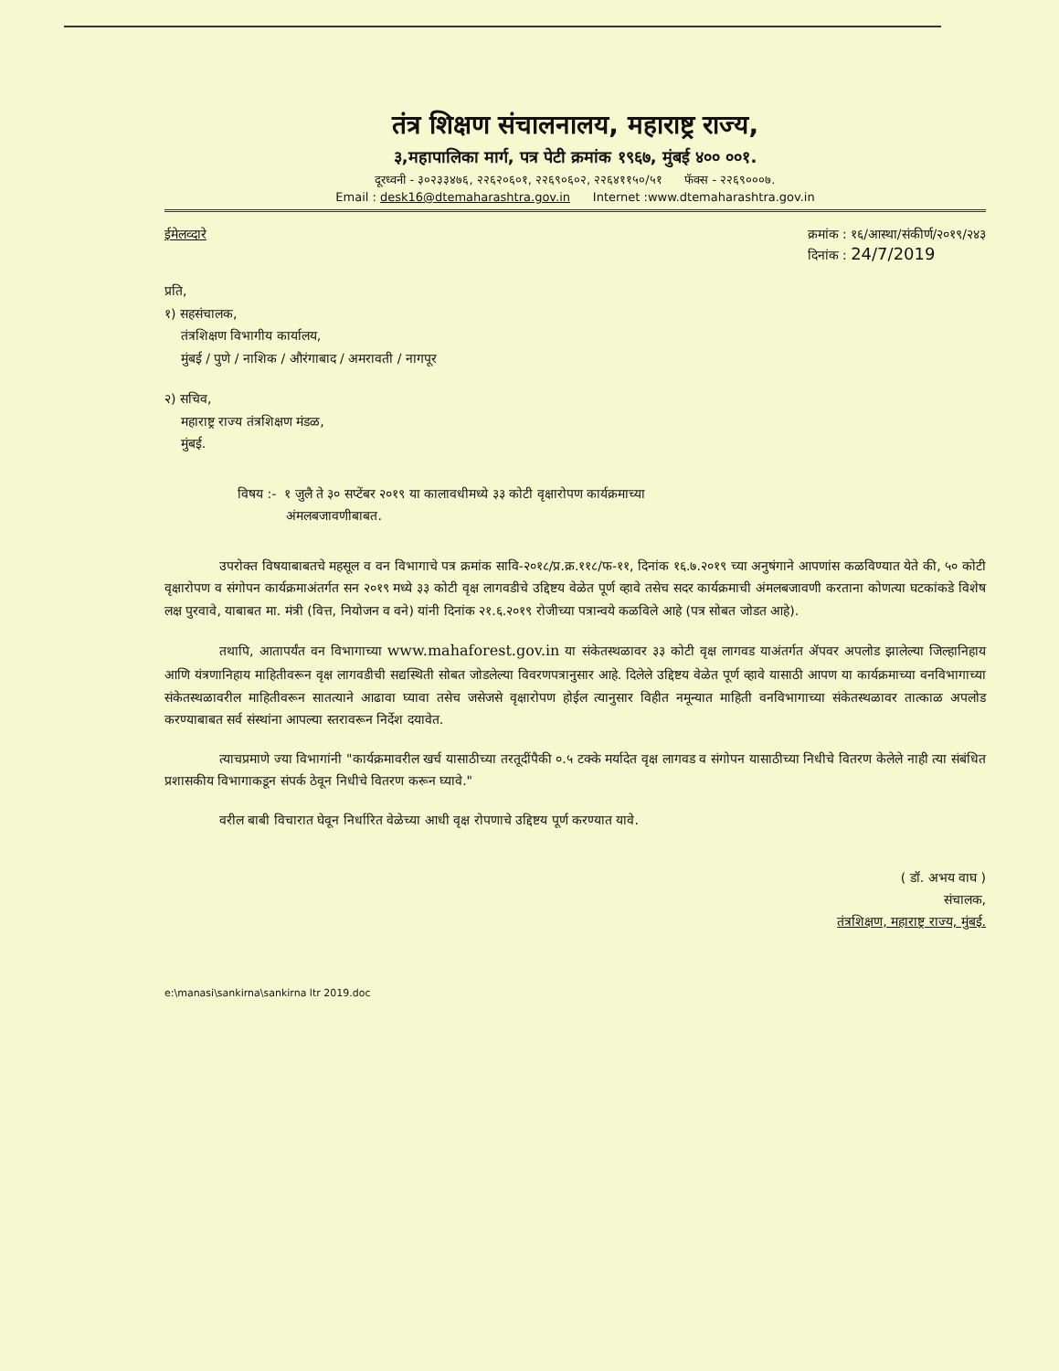तंत्र शिक्षण संचालनालय, महाराष्ट्र राज्य,
३,महापालिका मार्ग, पत्र पेटी क्रमांक १९६७, मुंबई ४०० ००१.
दूरध्वनी - ३०२३३४७६, २२६२०६०१, २२६९०६०२, २२६४११५०/५१ फॅक्स - २२६९०००७.
Email : desk16@dtemaharashtra.gov.in Internet :www.dtemaharashtra.gov.in
ईमेलव्दारे क्रमांक : १६/आस्था/संकीर्ण/२०१९/२४३
दिनांक : 24/7/2019
प्रति,
१) सहसंचालक,
तंत्रशिक्षण विभागीय कार्यालय,
मुंबई / पुणे / नाशिक / औरंगाबाद / अमरावती / नागपूर
२) सचिव,
महाराष्ट्र राज्य तंत्रशिक्षण मंडळ,
मुंबई.
विषय :- १ जुलै ते ३० सप्टेंबर २०१९ या कालावधीमध्ये ३३ कोटी वृक्षारोपण कार्यक्रमाच्या
अंमलबजावणीबाबत.
उपरोक्त विषयाबाबतचे महसूल व वन विभागाचे पत्र क्रमांक सावि-२०१८/प्र.क्र.११८/फ-११, दिनांक १६.७.२०१९ च्या अनुषंगाने आपणांस कळविण्यात येते की, ५० कोटी वृक्षारोपण व संगोपन कार्यक्रमाअंतर्गत सन २०१९ मध्ये ३३ कोटी वृक्ष लागवडीचे उद्दिष्टय वेळेत पूर्ण व्हावे तसेच सदर कार्यक्रमाची अंमलबजावणी करताना कोणत्या घटकांकडे विशेष लक्ष पुरवावे, याबाबत मा. मंत्री (वित्त, नियोजन व वने) यांनी दिनांक २१.६.२०१९ रोजीच्या पत्रान्वये कळविले आहे (पत्र सोबत जोडत आहे).
तथापि, आतापर्यंत वन विभागाच्या www.mahaforest.gov.in या संकेतस्थळावर ३३ कोटी वृक्ष लागवड याअंतर्गत ॲपवर अपलोड झालेल्या जिल्हानिहाय आणि यंत्रणानिहाय माहितीवरून वृक्ष लागवडीची सद्यस्थिती सोबत जोडलेल्या विवरणपत्रानुसार आहे. दिलेले उद्दिष्टय वेळेत पूर्ण व्हावे यासाठी आपण या कार्यक्रमाच्या वनविभागाच्या संकेतस्थळावरील माहितीवरून सातत्याने आढावा घ्यावा तसेच जसेजसे वृक्षारोपण होईल त्यानुसार विहीत नमून्यात माहिती वनविभागाच्या संकेतस्थळावर तात्काळ अपलोड करण्याबाबत सर्व संस्थांना आपल्या स्तरावरून निर्देश दयावेत.
त्याचप्रमाणे ज्या विभागांनी "कार्यक्रमावरील खर्च यासाठीच्या तरतूदींपैकी ०.५ टक्के मर्यादेत वृक्ष लागवड व संगोपन यासाठीच्या निधीचे वितरण केलेले नाही त्या संबंधित प्रशासकीय विभागाकडून संपर्क ठेवून निधीचे वितरण करून घ्यावे."
वरील बाबी विचारात घेवून निर्धारित वेळेच्या आधी वृक्ष रोपणाचे उद्दिष्टय पूर्ण करण्यात यावे.
( डॉ. अभय वाघ )
संचालक,
तंत्रशिक्षण, महाराष्ट्र राज्य, मुंबई.
e:\manasi\sankirna\sankirna ltr 2019.doc